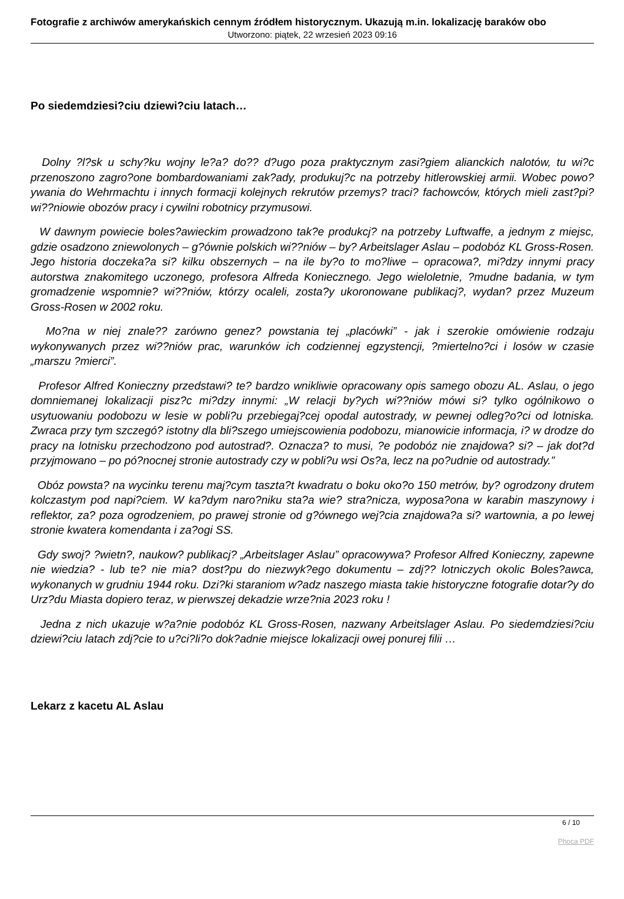Fotografie z archiwów amerykańskich cennym źródłem historycznym. Ukazują m.in. lokalizację baraków obo
Utworzono: piątek, 22 wrzesień 2023 09:16
Po siedemdziesi?ciu dziewi?ciu latach…
Dolny ?l?sk u schy?ku wojny le?a? do?? d?ugo poza praktycznym zasi?giem alianckich nalotów, tu wi?c przenoszono zagro?one bombardowaniami zak?ady, produkuj?c na potrzeby hitlerowskiej armii. Wobec powo?ywania do Wehrmachtu i innych formacji kolejnych rekrutów przemys? traci? fachowców, których mieli zast?pi? wi??niowie obozów pracy i cywilni robotnicy przymusowi.
W dawnym powiecie boles?awieckim prowadzono tak?e produkcj? na potrzeby Luftwaffe, a jednym z miejsc, gdzie osadzono zniewolonych – g?ównie polskich wi??niów – by? Arbeitslager Aslau – podobóz KL Gross-Rosen. Jego historia doczeka?a si? kilku obszernych – na ile by?o to mo?liwe – opracowa?, mi?dzy innymi pracy autorstwa znakomitego uczonego, profesora Alfreda Koniecznego. Jego wieloletnie, ?mudne badania, w tym gromadzenie wspomnie? wi??niów, którzy ocaleli, zosta?y ukoronowane publikacj?, wydan? przez Muzeum Gross-Rosen w 2002 roku.
Mo?na w niej znale?? zarówno genez? powstania tej „placówki” - jak i szerokie omówienie rodzaju wykonywanych przez wi??niów prac, warunków ich codziennej egzystencji, ?miertelno?ci i losów w czasie „marszu ?mierci”.
Profesor Alfred Konieczny przedstawi? te? bardzo wnikliwie opracowany opis samego obozu AL. Aslau, o jego domniemanej lokalizacji pisz?c mi?dzy innymi: „W relacji by?ych wi??niów mówi si? tylko ogólnikowo o usytuowaniu podobozu w lesie w pobli?u przebiegaj?cej opodal autostrady, w pewnej odleg?o?ci od lotniska. Zwraca przy tym szczegó? istotny dla bli?szego umiejscowienia podobozu, mianowicie informacja, i? w drodze do pracy na lotnisku przechodzono pod autostrad?. Oznacza? to musi, ?e podobóz nie znajdowa? si? – jak dot?d przyjmowano – po pó?nocnej stronie autostrady czy w pobli?u wsi Os?a, lecz na po?udnie od autostrady.”
Obóz powsta? na wycinku terenu maj?cym taszta?t kwadratu o boku oko?o 150 metrów, by? ogrodzony drutem kolczastym pod napi?ciem. W ka?dym naro?niku sta?a wie? stra?nicza, wyposa?ona w karabin maszynowy i reflektor, za? poza ogrodzeniem, po prawej stronie od g?ównego wej?cia znajdowa?a si? wartownia, a po lewej stronie kwatera komendanta i za?ogi SS.
Gdy swoj? ?wietn?, naukow? publikacj? „Arbeitslager Aslau” opracowywa? Profesor Alfred Konieczny, zapewne nie wiedzia? - lub te? nie mia? dost?pu do niezwyk?ego dokumentu – zdj?? lotniczych okolic Boles?awca, wykonanych w grudniu 1944 roku. Dzi?ki staraniom w?adz naszego miasta takie historyczne fotografie dotar?y do Urz?du Miasta dopiero teraz, w pierwszej dekadzie wrze?nia 2023 roku !
Jedna z nich ukazuje w?a?nie podobóz KL Gross-Rosen, nazwany Arbeitslager Aslau. Po siedemdziesi?ciu dziewi?ciu latach zdj?cie to u?ci?li?o dok?adnie miejsce lokalizacji owej ponurej filii …
Lekarz z kacetu AL Aslau
6 / 10
Phoca PDF